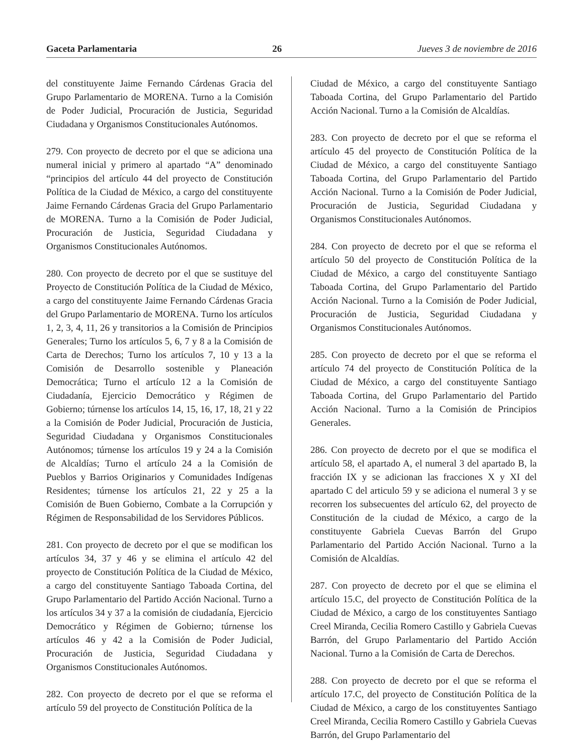Gaceta Parlamentaria 26 Jueves 3 de noviembre de 2016
del constituyente Jaime Fernando Cárdenas Gracia del Grupo Parlamentario de MORENA. Turno a la Comisión de Poder Judicial, Procuración de Justicia, Seguridad Ciudadana y Organismos Constitucionales Autónomos.
279. Con proyecto de decreto por el que se adiciona una numeral inicial y primero al apartado “A” denominado “principios del artículo 44 del proyecto de Constitución Política de la Ciudad de México, a cargo del constituyente Jaime Fernando Cárdenas Gracia del Grupo Parlamentario de MORENA. Turno a la Comisión de Poder Judicial, Procuración de Justicia, Seguridad Ciudadana y Organismos Constitucionales Autónomos.
280. Con proyecto de decreto por el que se sustituye del Proyecto de Constitución Política de la Ciudad de México, a cargo del constituyente Jaime Fernando Cárdenas Gracia del Grupo Parlamentario de MORENA. Turno los artículos 1, 2, 3, 4, 11, 26 y transitorios a la Comisión de Principios Generales; Turno los artículos 5, 6, 7 y 8 a la Comisión de Carta de Derechos; Turno los artículos 7, 10 y 13 a la Comisión de Desarrollo sostenible y Planeación Democrática; Turno el artículo 12 a la Comisión de Ciudadanía, Ejercicio Democrático y Régimen de Gobierno; túrnense los artículos 14, 15, 16, 17, 18, 21 y 22 a la Comisión de Poder Judicial, Procuración de Justicia, Seguridad Ciudadana y Organismos Constitucionales Autónomos; túrnense los artículos 19 y 24 a la Comisión de Alcaldías; Turno el artículo 24 a la Comisión de Pueblos y Barrios Originarios y Comunidades Indígenas Residentes; túrnense los artículos 21, 22 y 25 a la Comisión de Buen Gobierno, Combate a la Corrupción y Régimen de Responsabilidad de los Servidores Públicos.
281. Con proyecto de decreto por el que se modifican los artículos 34, 37 y 46 y se elimina el artículo 42 del proyecto de Constitución Política de la Ciudad de México, a cargo del constituyente Santiago Taboada Cortina, del Grupo Parlamentario del Partido Acción Nacional. Turno a los artículos 34 y 37 a la comisión de ciudadanía, Ejercicio Democrático y Régimen de Gobierno; túrnense los artículos 46 y 42 a la Comisión de Poder Judicial, Procuración de Justicia, Seguridad Ciudadana y Organismos Constitucionales Autónomos.
282. Con proyecto de decreto por el que se reforma el artículo 59 del proyecto de Constitución Política de la
Ciudad de México, a cargo del constituyente Santiago Taboada Cortina, del Grupo Parlamentario del Partido Acción Nacional. Turno a la Comisión de Alcaldías.
283. Con proyecto de decreto por el que se reforma el artículo 45 del proyecto de Constitución Política de la Ciudad de México, a cargo del constituyente Santiago Taboada Cortina, del Grupo Parlamentario del Partido Acción Nacional. Turno a la Comisión de Poder Judicial, Procuración de Justicia, Seguridad Ciudadana y Organismos Constitucionales Autónomos.
284. Con proyecto de decreto por el que se reforma el artículo 50 del proyecto de Constitución Política de la Ciudad de México, a cargo del constituyente Santiago Taboada Cortina, del Grupo Parlamentario del Partido Acción Nacional. Turno a la Comisión de Poder Judicial, Procuración de Justicia, Seguridad Ciudadana y Organismos Constitucionales Autónomos.
285. Con proyecto de decreto por el que se reforma el artículo 74 del proyecto de Constitución Política de la Ciudad de México, a cargo del constituyente Santiago Taboada Cortina, del Grupo Parlamentario del Partido Acción Nacional. Turno a la Comisión de Principios Generales.
286. Con proyecto de decreto por el que se modifica el artículo 58, el apartado A, el numeral 3 del apartado B, la fracción IX y se adicionan las fracciones X y XI del apartado C del articulo 59 y se adiciona el numeral 3 y se recorren los subsecuentes del artículo 62, del proyecto de Constitución de la ciudad de México, a cargo de la constituyente Gabriela Cuevas Barrón del Grupo Parlamentario del Partido Acción Nacional. Turno a la Comisión de Alcaldías.
287. Con proyecto de decreto por el que se elimina el artículo 15.C, del proyecto de Constitución Política de la Ciudad de México, a cargo de los constituyentes Santiago Creel Miranda, Cecilia Romero Castillo y Gabriela Cuevas Barrón, del Grupo Parlamentario del Partido Acción Nacional. Turno a la Comisión de Carta de Derechos.
288. Con proyecto de decreto por el que se reforma el artículo 17.C, del proyecto de Constitución Política de la Ciudad de México, a cargo de los constituyentes Santiago Creel Miranda, Cecilia Romero Castillo y Gabriela Cuevas Barrón, del Grupo Parlamentario del